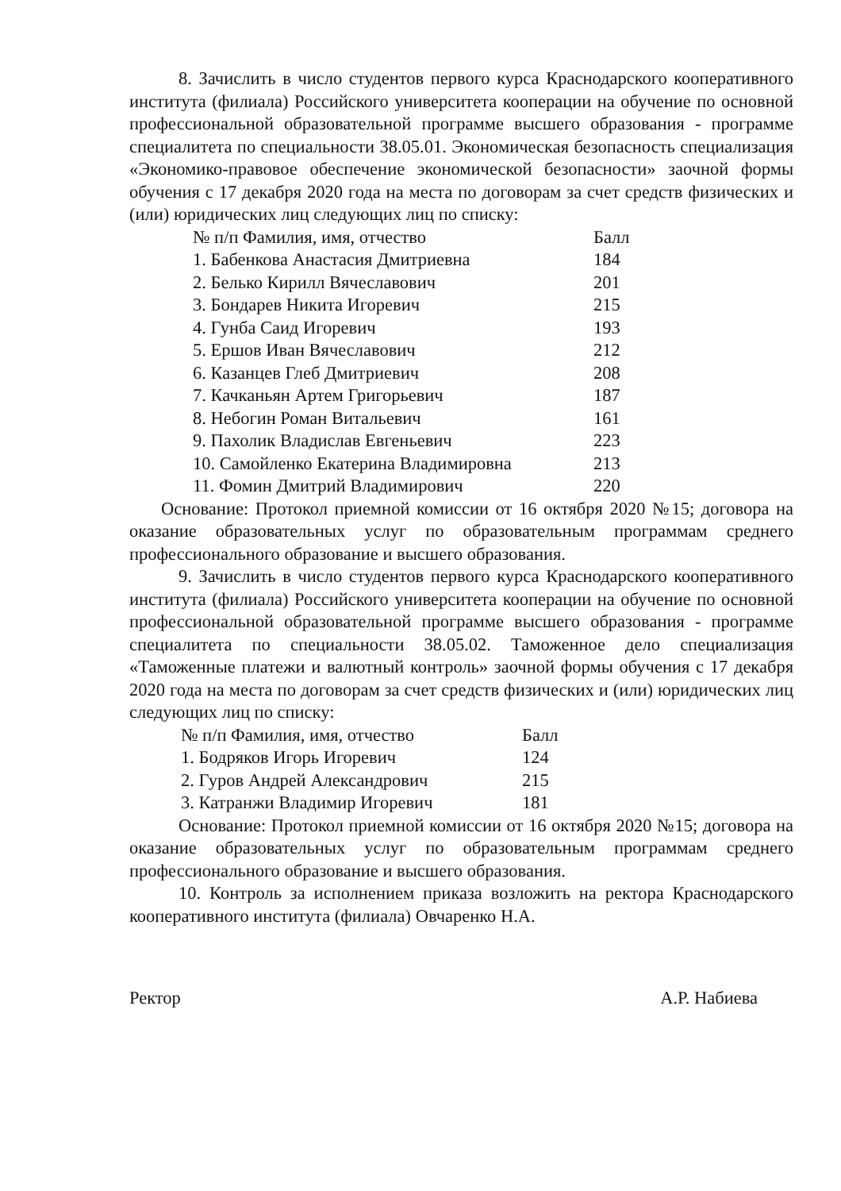8. Зачислить в число студентов первого курса Краснодарского кооперативного института (филиала) Российского университета кооперации на обучение по основной профессиональной образовательной программе высшего образования - программе специалитета по специальности 38.05.01. Экономическая безопасность специализация «Экономико-правовое обеспечение экономической безопасности» заочной формы обучения с 17 декабря 2020 года на места по договорам за счет средств физических и (или) юридических лиц следующих лиц по списку:
| № п/п Фамилия, имя, отчество | Балл |
| 1. Бабенкова Анастасия Дмитриевна | 184 |
| 2. Белько Кирилл Вячеславович | 201 |
| 3. Бондарев Никита Игоревич | 215 |
| 4. Гунба Саид Игоревич | 193 |
| 5. Ершов Иван Вячеславович | 212 |
| 6. Казанцев Глеб Дмитриевич | 208 |
| 7. Качканьян Артем Григорьевич | 187 |
| 8. Небогин Роман Витальевич | 161 |
| 9. Пахолик Владислав Евгеньевич | 223 |
| 10. Самойленко Екатерина Владимировна | 213 |
| 11. Фомин Дмитрий Владимирович | 220 |
Основание: Протокол приемной комиссии от 16 октября 2020 №15; договора на оказание образовательных услуг по образовательным программам среднего профессионального образование и высшего образования.
9. Зачислить в число студентов первого курса Краснодарского кооперативного института (филиала) Российского университета кооперации на обучение по основной профессиональной образовательной программе высшего образования - программе специалитета по специальности 38.05.02. Таможенное дело специализация «Таможенные платежи и валютный контроль» заочной формы обучения с 17 декабря 2020 года на места по договорам за счет средств физических и (или) юридических лиц следующих лиц по списку:
| № п/п Фамилия, имя, отчество | Балл |
| 1. Бодряков Игорь Игоревич | 124 |
| 2. Гуров Андрей Александрович | 215 |
| 3. Катранжи Владимир Игоревич | 181 |
Основание: Протокол приемной комиссии от 16 октября 2020 №15; договора на оказание образовательных услуг по образовательным программам среднего профессионального образование и высшего образования.
10. Контроль за исполнением приказа возложить на ректора Краснодарского кооперативного института (филиала) Овчаренко Н.А.
Ректор А.Р. Набиева